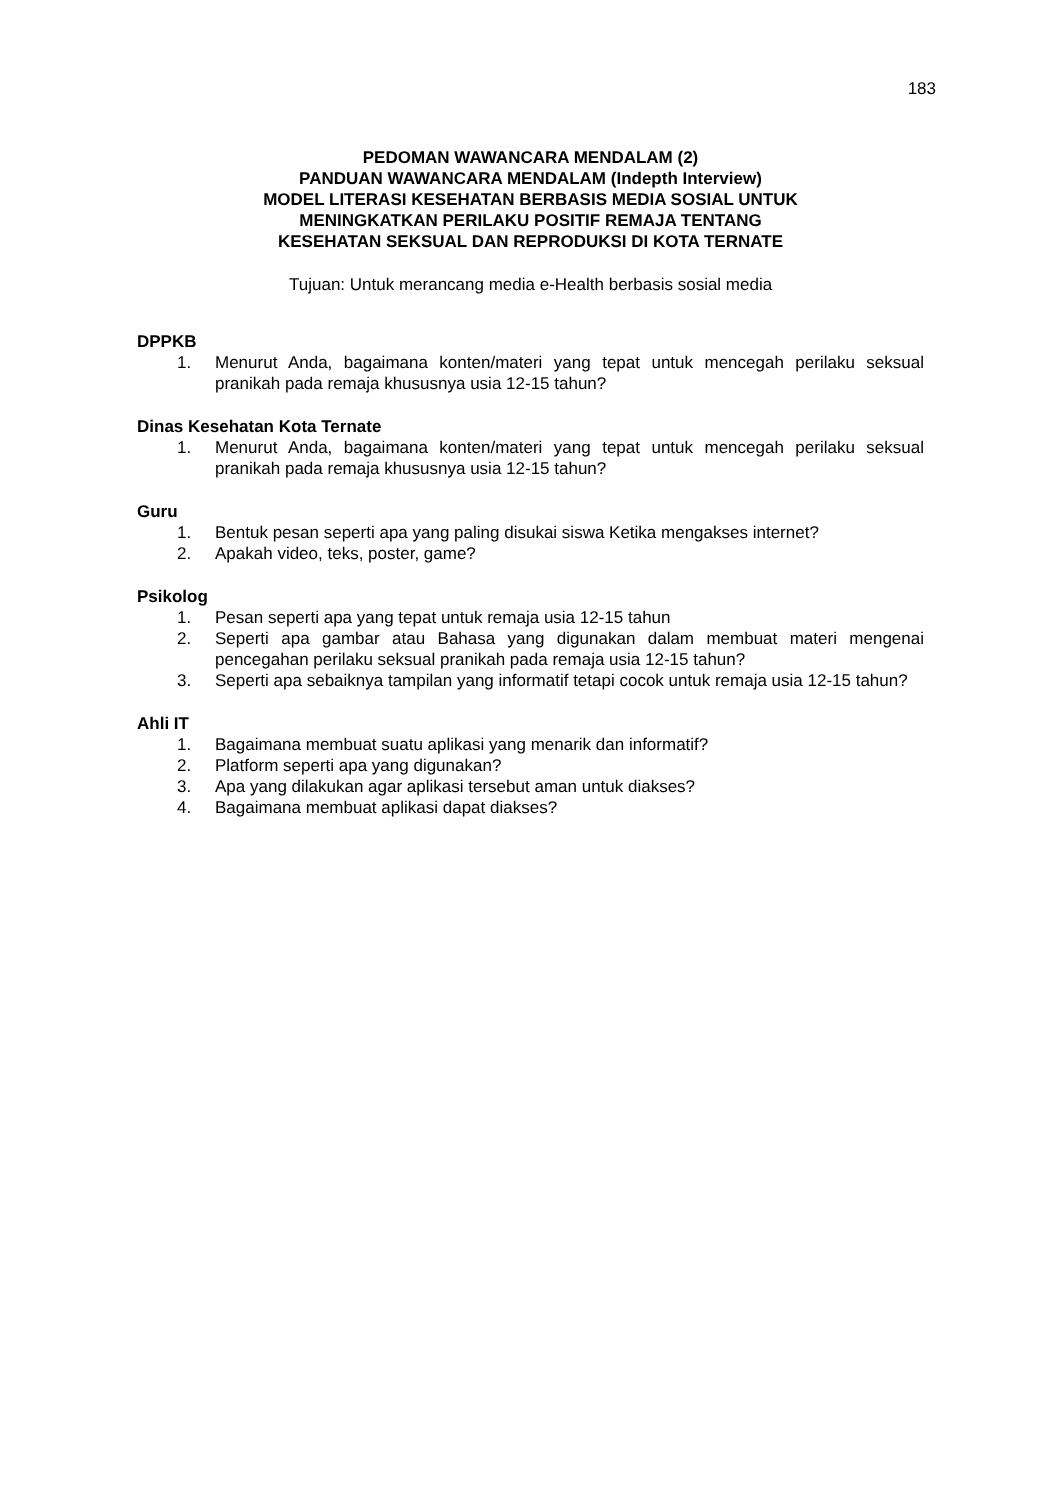183
PEDOMAN WAWANCARA MENDALAM (2)
PANDUAN WAWANCARA MENDALAM (Indepth Interview)
MODEL LITERASI KESEHATAN BERBASIS MEDIA SOSIAL UNTUK
MENINGKATKAN PERILAKU POSITIF REMAJA TENTANG
KESEHATAN SEKSUAL DAN REPRODUKSI DI KOTA TERNATE
Tujuan: Untuk merancang media e-Health berbasis sosial media
DPPKB
1. Menurut Anda, bagaimana konten/materi yang tepat untuk mencegah perilaku seksual pranikah pada remaja khususnya usia 12-15 tahun?
Dinas Kesehatan Kota Ternate
1. Menurut Anda, bagaimana konten/materi yang tepat untuk mencegah perilaku seksual pranikah pada remaja khususnya usia 12-15 tahun?
Guru
1. Bentuk pesan seperti apa yang paling disukai siswa Ketika mengakses internet?
2. Apakah video, teks, poster, game?
Psikolog
1. Pesan seperti apa yang tepat untuk remaja usia 12-15 tahun
2. Seperti apa gambar atau Bahasa yang digunakan dalam membuat materi mengenai pencegahan perilaku seksual pranikah pada remaja usia 12-15 tahun?
3. Seperti apa sebaiknya tampilan yang informatif tetapi cocok untuk remaja usia 12-15 tahun?
Ahli IT
1. Bagaimana membuat suatu aplikasi yang menarik dan informatif?
2. Platform seperti apa yang digunakan?
3. Apa yang dilakukan agar aplikasi tersebut aman untuk diakses?
4. Bagaimana membuat aplikasi dapat diakses?